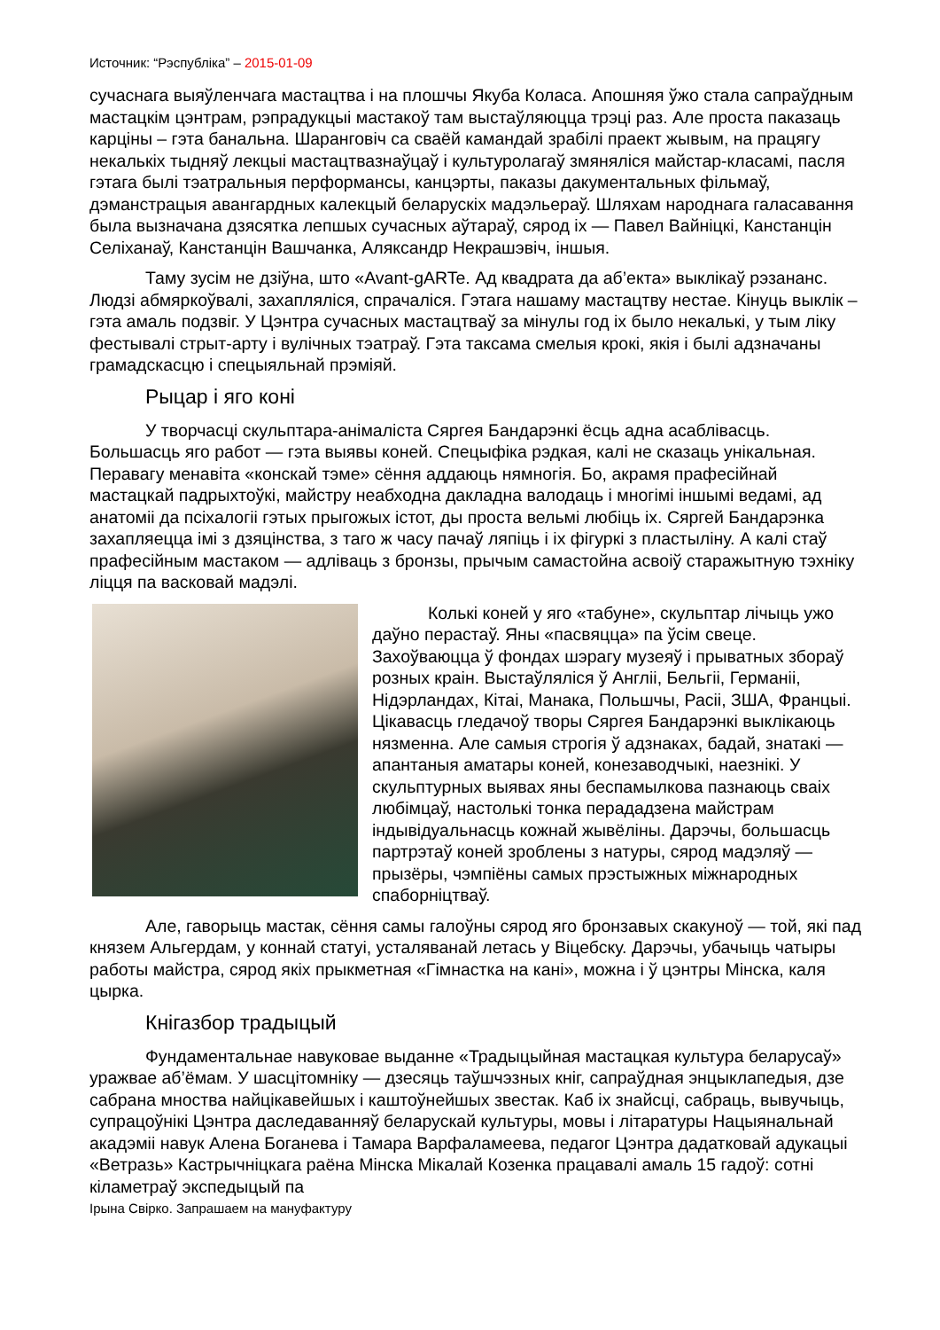Источник: “Рэспубліка” – 2015-01-09
сучаснага выяўленчага мастацтва і на плошчы Якуба Коласа. Апошняя ўжо стала сапраўдным мастацкім цэнтрам, рэпрадукцыі мастакоў там выстаўляюцца трэці раз. Але проста паказаць карціны – гэта банальна. Шаранговіч са сваёй камандай зрабілі праект жывым, на працягу некалькіх тыдняў лекцыі мастацтвазнаўцаў і культуролагаў змяняліся майстар-класамі, пасля гэтага былі тэатральныя перформансы, канцэрты, паказы дакументальных фільмаў, дэманстрацыя авангардных калекцый беларускіх мадэльераў. Шляхам народнага галасавання была вызначана дзясятка лепшых сучасных аўтараў, сярод іх — Павел Вайніцкі, Канстанцін Селіханаў, Канстанцін Вашчанка, Аляксандр Некрашэвіч, іншыя.
Таму зусім не дзіўна, што «Avant-gARTe. Ад квадрата да аб’екта» выклікаў рэзананс. Людзі абмяркоўвалі, захапляліся, спрачаліся. Гэтага нашаму мастацтву нестае. Кінуць выклік – гэта амаль подзвіг. У Цэнтра сучасных мастацтваў за мінулы год іх было некалькі, у тым ліку фестывалі стрыт-арту і вулічных тэатраў. Гэта таксама смелыя крокі, якія і былі адзначаны грамадскасцю і спецыяльнай прэміяй.
Рыцар і яго коні
У творчасці скульптара-анімаліста Сяргея Бандарэнкі ёсць адна асаблівасць. Большасць яго работ — гэта выявы коней. Спецыфіка рэдкая, калі не сказаць унікальная. Перавагу менавіта «конскай тэме» сёння аддаюць нямногія. Бо, акрамя прафесійнай мастацкай падрыхтоўкі, майстру неабходна дакладна валодаць і многімі іншымі ведамі, ад анатоміі да псіхалогіі гэтых прыгожых істот, ды проста вельмі любіць іх. Сяргей Бандарэнка захапляецца імі з дзяцінства, з таго ж часу пачаў ляпіць і іх фігуркі з пластыліну. А калі стаў прафесійным мастаком — адліваць з бронзы, прычым самастойна асвоіў старажытную тэхніку ліцця па васковай мадэлі.
Колькі коней у яго «табуне», скульптар лічыць ужо даўно перастаў. Яны «пасвяцца» па ўсім свеце. Захоўваюцца ў фондах шэрагу музеяў і прыватных збораў розных краін. Выстаўляліся ў Англіі, Бельгіі, Германіі, Нідэрландах, Кітаі, Манака, Польшчы, Расіі, ЗША, Францыі. Цікавасць гледачоў творы Сяргея Бандарэнкі выклікаюць нязменна. Але самыя строгія ў адзнаках, бадай, знатакі — апантаныя аматары коней, конезаводчыкі, наезнікі. У скульптурных выявах яны беспамылкова пазнаюць сваіх любімцаў, настолькі тонка перададзена майстрам індывідуальнасць кожнай жывёліны. Дарэчы, большасць партрэтаў коней зроблены з натуры, сярод мадэляў — прызёры, чэмпіёны самых прэстыжных міжнародных спаборніцтваў.
Але, гаворыць мастак, сёння самы галоўны сярод яго бронзавых скакуноў — той, які пад князем Альгердам, у коннай статуі, усталяванай летась у Віцебску. Дарэчы, убачыць чатыры работы майстра, сярод якіх прыкметная «Гімнастка на кані», можна і ў цэнтры Мінска, каля цырка.
Кнігазбор традыцый
Фундаментальнае навуковае выданне «Традыцыйная мастацкая культура беларусаў» уражвае аб’ёмам. У шасцітомніку — дзесяць таўшчэзных кніг, сапраўдная энцыклапедыя, дзе сабрана мноства найцікавейшых і каштоўнейшых звестак. Каб іх знайсці, сабраць, вывучыць, супрацоўнікі Цэнтра даследаванняў беларускай культуры, мовы і літаратуры Нацыянальнай акадэміі навук Алена Боганева і Тамара Варфаламеева, педагог Цэнтра дадатковай адукацыі «Ветразь» Кастрычніцкага раёна Мінска Мікалай Козенка працавалі амаль 15 гадоў: сотні кіламетраў экспедыцый па
Ірына Свірко. Запрашаем на мануфактуру